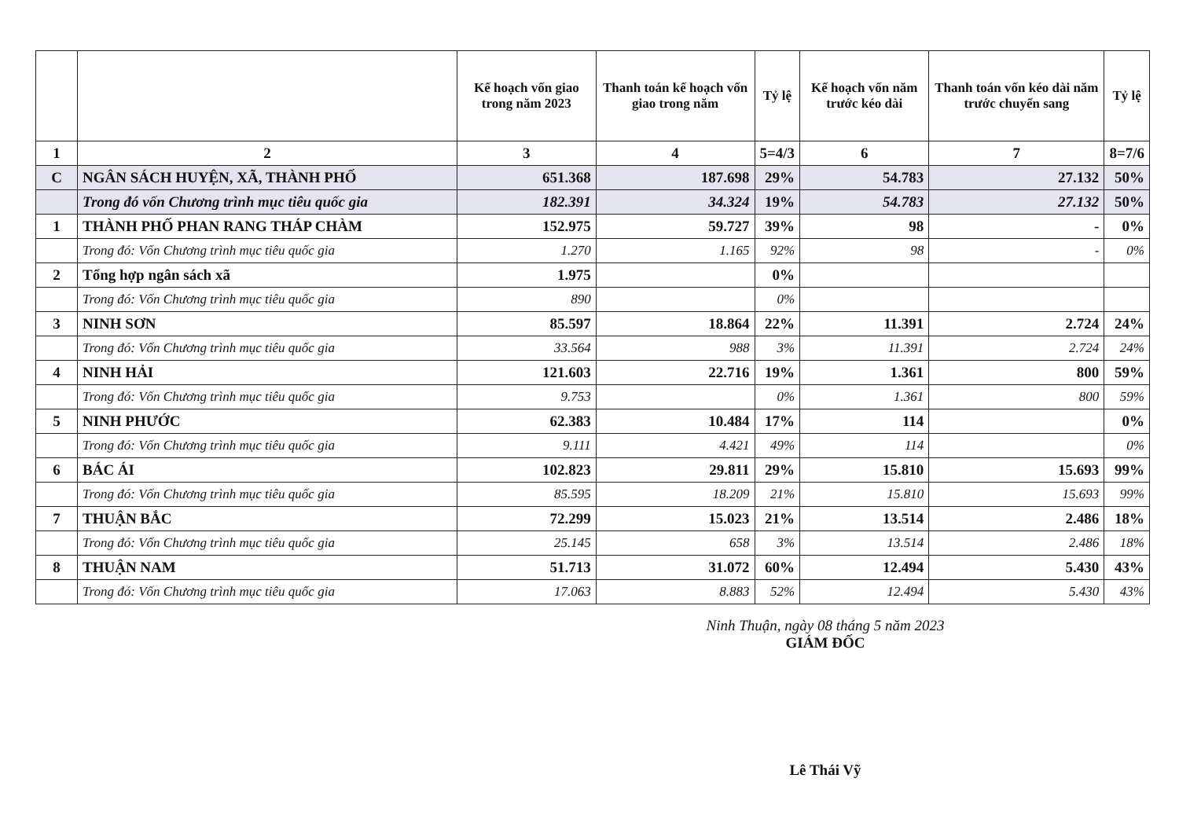| | | Kế hoạch vốn giao trong năm 2023 | Thanh toán kế hoạch vốn giao trong năm | Tỷ lệ | Kế hoạch vốn năm trước kéo dài | Thanh toán vốn kéo dài năm trước chuyển sang | Tỷ lệ |
| --- | --- | --- | --- | --- | --- | --- | --- |
| 1 | 2 | 3 | 4 | 5=4/3 | 6 | 7 | 8=7/6 |
| C | NGÂN SÁCH HUYỆN, XÃ, THÀNH PHỐ | 651.368 | 187.698 | 29% | 54.783 | 27.132 | 50% |
| | Trong đó vốn Chương trình mục tiêu quốc gia | 182.391 | 34.324 | 19% | 54.783 | 27.132 | 50% |
| 1 | THÀNH PHỐ PHAN RANG THÁP CHÀM | 152.975 | 59.727 | 39% | 98 | - | 0% |
| | Trong đó: Vốn Chương trình mục tiêu quốc gia | 1.270 | 1.165 | 92% | 98 | - | 0% |
| 2 | Tổng hợp ngân sách xã | 1.975 | | 0% | | | |
| | Trong đó: Vốn Chương trình mục tiêu quốc gia | 890 | | 0% | | | |
| 3 | NINH SƠN | 85.597 | 18.864 | 22% | 11.391 | 2.724 | 24% |
| | Trong đó: Vốn Chương trình mục tiêu quốc gia | 33.564 | 988 | 3% | 11.391 | 2.724 | 24% |
| 4 | NINH HẢI | 121.603 | 22.716 | 19% | 1.361 | 800 | 59% |
| | Trong đó: Vốn Chương trình mục tiêu quốc gia | 9.753 | | 0% | 1.361 | 800 | 59% |
| 5 | NINH PHƯỚC | 62.383 | 10.484 | 17% | 114 | | 0% |
| | Trong đó: Vốn Chương trình mục tiêu quốc gia | 9.111 | 4.421 | 49% | 114 | | 0% |
| 6 | BÁC ÁI | 102.823 | 29.811 | 29% | 15.810 | 15.693 | 99% |
| | Trong đó: Vốn Chương trình mục tiêu quốc gia | 85.595 | 18.209 | 21% | 15.810 | 15.693 | 99% |
| 7 | THUẬN BẮC | 72.299 | 15.023 | 21% | 13.514 | 2.486 | 18% |
| | Trong đó: Vốn Chương trình mục tiêu quốc gia | 25.145 | 658 | 3% | 13.514 | 2.486 | 18% |
| 8 | THUẬN NAM | 51.713 | 31.072 | 60% | 12.494 | 5.430 | 43% |
| | Trong đó: Vốn Chương trình mục tiêu quốc gia | 17.063 | 8.883 | 52% | 12.494 | 5.430 | 43% |
Ninh Thuận, ngày 08 tháng 5 năm 2023
GIÁM ĐỐC
Lê Thái Vỹ